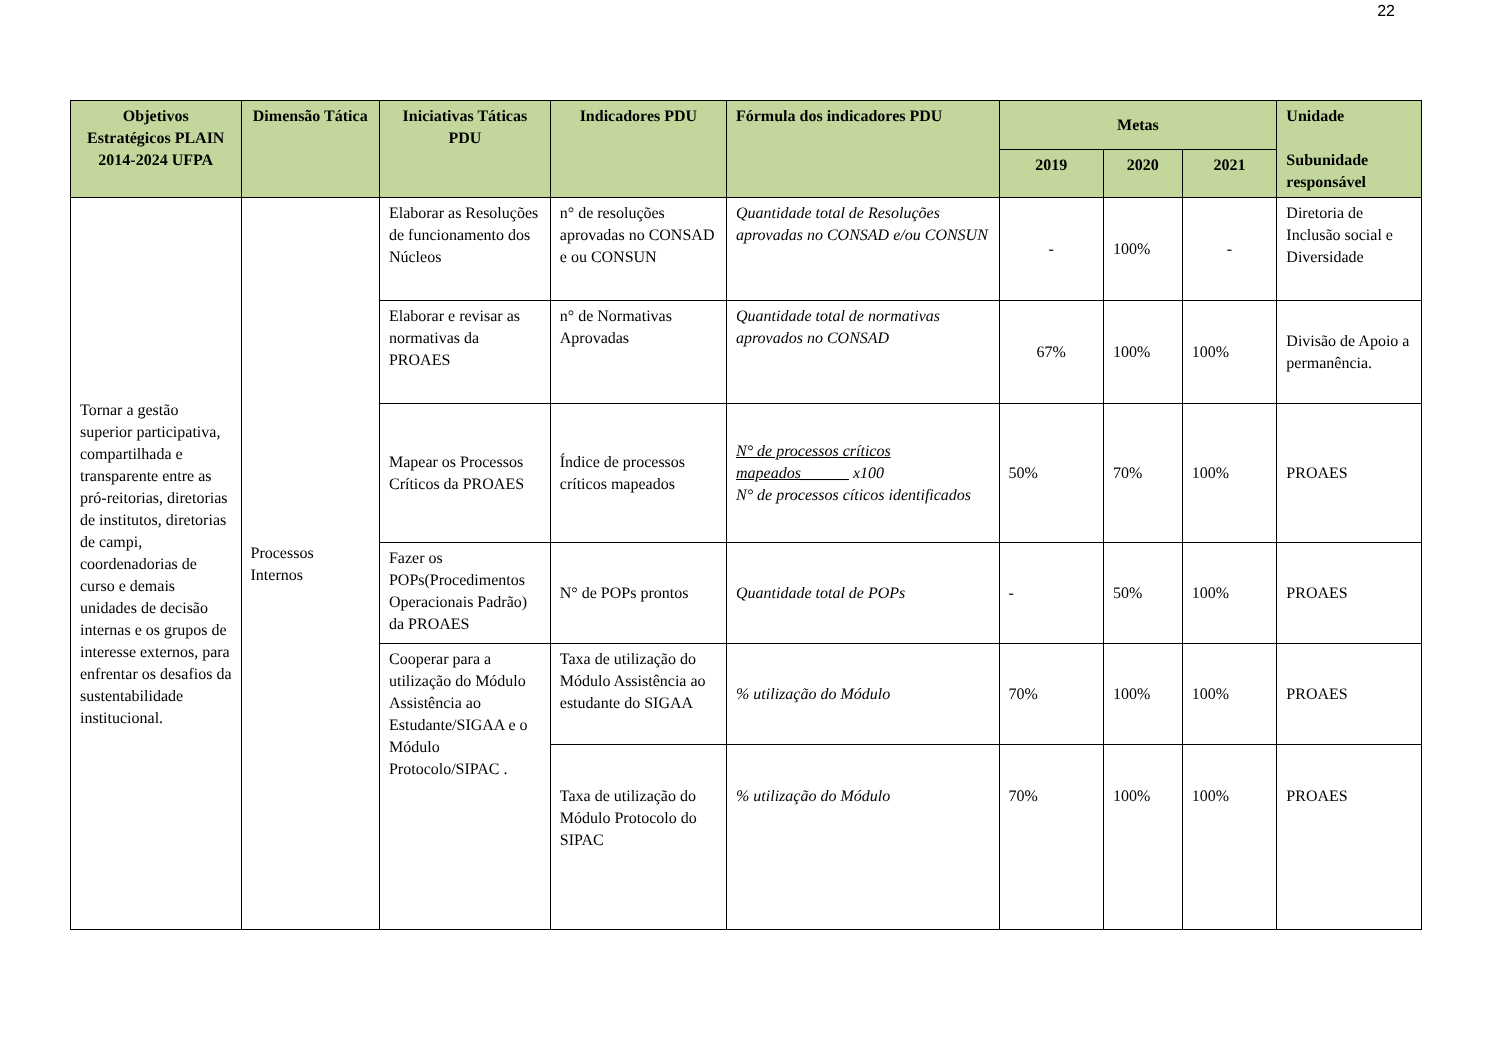22
| Objetivos Estratégicos PLAIN 2014-2024 UFPA | Dimensão Tática | Iniciativas Táticas PDU | Indicadores PDU | Fórmula dos indicadores PDU | Metas | | | Unidade Subunidade responsável |
| --- | --- | --- | --- | --- | --- | --- | --- | --- |
| | | | | | 2019 | 2020 | 2021 | |
| Tornar a gestão superior participativa, compartilhada e transparente entre as pró-reitorias, diretorias de institutos, diretorias de campi, coordenadorias de curso e demais unidades de decisão internas e os grupos de interesse externos, para enfrentar os desafios da sustentabilidade institucional. | Processos Internos | Elaborar as Resoluções de funcionamento dos Núcleos | n° de resoluções aprovadas no CONSAD e ou CONSUN | Quantidade total de Resoluções aprovadas no CONSAD e/ou CONSUN | - | 100% | - | Diretoria de Inclusão social e Diversidade |
| | | Elaborar e revisar as normativas da PROAES | n° de Normativas Aprovadas | Quantidade total de normativas aprovados no CONSAD | 67% | 100% | 100% | Divisão de Apoio a permanência. |
| | | Mapear os Processos Críticos da PROAES | Índice de processos críticos mapeados | N° de processos críticos mapeados______ x100 N° de processos cíticos identificados | 50% | 70% | 100% | PROAES |
| | | Fazer os POPs(Procedimentos Operacionais Padrão) da PROAES | N° de POPs prontos | Quantidade total de POPs | - | 50% | 100% | PROAES |
| | | Cooperar para a utilização do Módulo Assistência ao Estudante/SIGAA e o Módulo Protocolo/SIPAC . | Taxa de utilização do Módulo Assistência ao estudante do SIGAA | % utilização do Módulo | 70% | 100% | 100% | PROAES |
| | | | Taxa de utilização do Módulo Protocolo do SIPAC | % utilização do Módulo | 70% | 100% | 100% | PROAES |